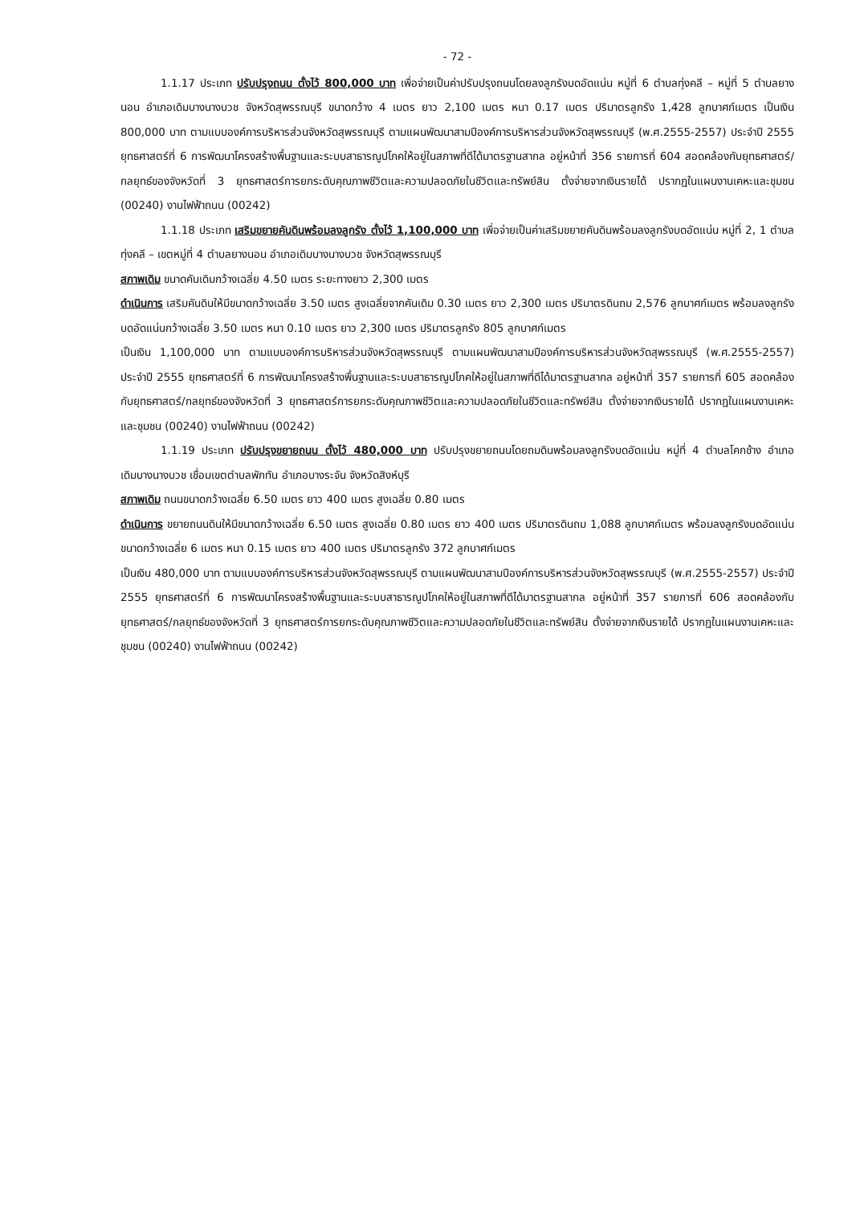- 72 -
1.1.17 ประเภท ปรับปรุงถนน ตั้งไว้ 800,000 บาท เพื่อจ่ายเป็นค่าปรับปรุงถนนโดยลงลูกรังบดอัดแน่น หมู่ที่ 6 ตำบลทุ่งคลี – หมู่ที่ 5 ตำบลยางนอน อำเภอเดิมบางนางบวช จังหวัดสุพรรณบุรี ขนาดกว้าง 4 เมตร ยาว 2,100 เมตร หนา 0.17 เมตร ปริมาตรลูกรัง 1,428 ลูกบาศก์เมตร เป็นเงิน 800,000 บาท ตามแบบองค์การบริหารส่วนจังหวัดสุพรรณบุรี ตามแผนพัฒนาสามปีองค์การบริหารส่วนจังหวัดสุพรรณบุรี (พ.ศ.2555-2557) ประจำปี 2555 ยุทธศาสตร์ที่ 6 การพัฒนาโครงสร้างพื้นฐานและระบบสาธารณูปโภคให้อยู่ในสภาพที่ดีได้มาตรฐานสากล อยู่หน้าที่ 356 รายการที่ 604 สอดคล้องกับยุทธศาสตร์/กลยุทธ์ของจังหวัดที่ 3 ยุทธศาสตร์การยกระดับคุณภาพชีวิตและความปลอดภัยในชีวิตและทรัพย์สิน ตั้งจ่ายจากเงินรายได้ ปรากฏในแผนงานเคหะและชุมชน (00240) งานไฟฟ้าถนน (00242)
1.1.18 ประเภท เสริมขยายคันดินพร้อมลงลูกรัง ตั้งไว้ 1,100,000 บาท เพื่อจ่ายเป็นค่าเสริมขยายคันดินพร้อมลงลูกรังบดอัดแน่น หมู่ที่ 2, 1 ตำบลทุ่งคลี – เขตหมู่ที่ 4 ตำบลยางนอน อำเภอเดิมบางนางบวช จังหวัดสุพรรณบุรี
สภาพเดิม ขนาดคันเดิมกว้างเฉลี่ย 4.50 เมตร ระยะทางยาว 2,300 เมตร
ดำเนินการ เสริมคันดินให้มีขนาดกว้างเฉลี่ย 3.50 เมตร สูงเฉลี่ยจากคันเดิม 0.30 เมตร ยาว 2,300 เมตร ปริมาตรดินถม 2,576 ลูกบาศก์เมตร พร้อมลงลูกรังบดอัดแน่นกว้างเฉลี่ย 3.50 เมตร หนา 0.10 เมตร ยาว 2,300 เมตร ปริมาตรลูกรัง 805 ลูกบาศก์เมตร
เป็นเงิน 1,100,000 บาท ตามแบบองค์การบริหารส่วนจังหวัดสุพรรณบุรี ตามแผนพัฒนาสามปีองค์การบริหารส่วนจังหวัดสุพรรณบุรี (พ.ศ.2555-2557) ประจำปี 2555 ยุทธศาสตร์ที่ 6 การพัฒนาโครงสร้างพื้นฐานและระบบสาธารณูปโภคให้อยู่ในสภาพที่ดีได้มาตรฐานสากล อยู่หน้าที่ 357 รายการที่ 605 สอดคล้องกับยุทธศาสตร์/กลยุทธ์ของจังหวัดที่ 3 ยุทธศาสตร์การยกระดับคุณภาพชีวิตและความปลอดภัยในชีวิตและทรัพย์สิน ตั้งจ่ายจากเงินรายได้ ปรากฏในแผนงานเคหะและชุมชน (00240) งานไฟฟ้าถนน (00242)
1.1.19 ประเภท ปรับปรุงขยายถนน ตั้งไว้ 480,000 บาท ปรับปรุงขยายถนนโดยถมดินพร้อมลงลูกรังบดอัดแน่น หมู่ที่ 4 ตำบลโคกช้าง อำเภอเดิมบางนางบวช เชื่อมเขตตำบลพักทัน อำเภอบางระจัน จังหวัดสิงห์บุรี
สภาพเดิม ถนนขนาดกว้างเฉลี่ย 6.50 เมตร ยาว 400 เมตร สูงเฉลี่ย 0.80 เมตร
ดำเนินการ ขยายถนนดินให้มีขนาดกว้างเฉลี่ย 6.50 เมตร สูงเฉลี่ย 0.80 เมตร ยาว 400 เมตร ปริมาตรดินถม 1,088 ลูกบาศก์เมตร พร้อมลงลูกรังบดอัดแน่นขนาดกว้างเฉลี่ย 6 เมตร หนา 0.15 เมตร ยาว 400 เมตร ปริมาตรลูกรัง 372 ลูกบาศก์เมตร
เป็นเงิน 480,000 บาท ตามแบบองค์การบริหารส่วนจังหวัดสุพรรณบุรี ตามแผนพัฒนาสามปีองค์การบริหารส่วนจังหวัดสุพรรณบุรี (พ.ศ.2555-2557) ประจำปี 2555 ยุทธศาสตร์ที่ 6 การพัฒนาโครงสร้างพื้นฐานและระบบสาธารณูปโภคให้อยู่ในสภาพที่ดีได้มาตรฐานสากล อยู่หน้าที่ 357 รายการที่ 606 สอดคล้องกับยุทธศาสตร์/กลยุทธ์ของจังหวัดที่ 3 ยุทธศาสตร์การยกระดับคุณภาพชีวิตและความปลอดภัยในชีวิตและทรัพย์สิน ตั้งจ่ายจากเงินรายได้ ปรากฏในแผนงานเคหะและชุมชน (00240) งานไฟฟ้าถนน (00242)